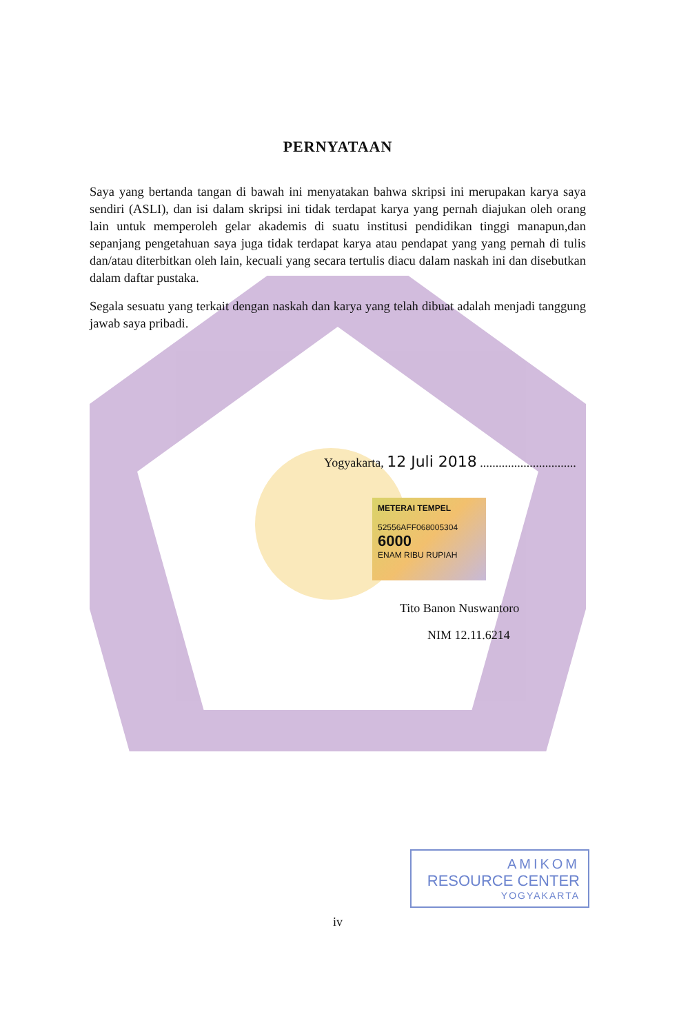PERNYATAAN
Saya yang bertanda tangan di bawah ini menyatakan bahwa skripsi ini merupakan karya saya sendiri (ASLI), dan isi dalam skripsi ini tidak terdapat karya yang pernah diajukan oleh orang lain untuk memperoleh gelar akademis di suatu institusi pendidikan tinggi manapun,dan sepanjang pengetahuan saya juga tidak terdapat karya atau pendapat yang yang pernah di tulis dan/atau diterbitkan oleh lain, kecuali yang secara tertulis diacu dalam naskah ini dan disebutkan dalam daftar pustaka.
Segala sesuatu yang terkait dengan naskah dan karya yang telah dibuat adalah menjadi tanggung jawab saya pribadi.
Yogyakarta, 12 Juli 2018 ...............................
METERAI TEMPEL
52556AFF068005304
6000
ENAM RIBU RUPIAH
Tito Banon Nuswantoro
NIM 12.11.6214
AMIKOM
RESOURCE CENTER
YOGYAKARTA
iv